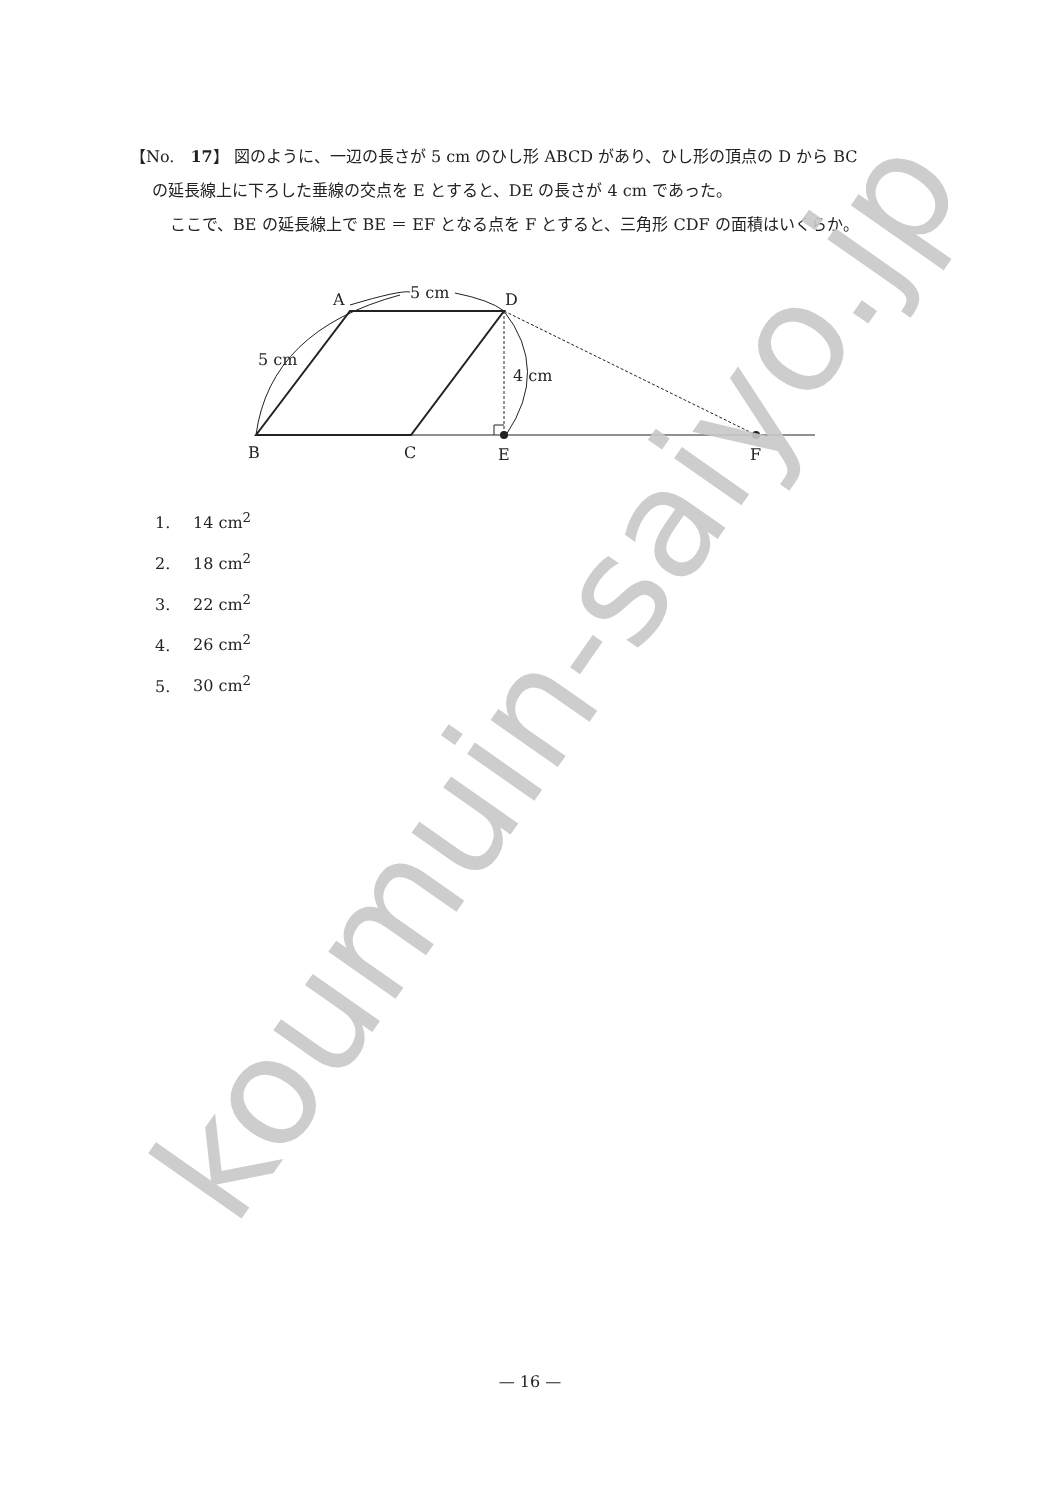【No.　17】 図のように、一辺の長さが 5 cm のひし形 ABCD があり、ひし形の頂点の D から BC
の延長線上に下ろした垂線の交点を E とすると、DE の長さが 4 cm であった。
ここで、BE の延長線上で BE ＝ EF となる点を F とすると、三角形 CDF の面積はいくらか。
A
D
5 cm
5 cm
4 cm
B
C
E
F
1. 14 cm<sup>2</sup>
2. 18 cm<sup>2</sup>
3. 22 cm<sup>2</sup>
4. 26 cm<sup>2</sup>
5. 30 cm<sup>2</sup>
koumuin-saiyo.jp
— 16 —